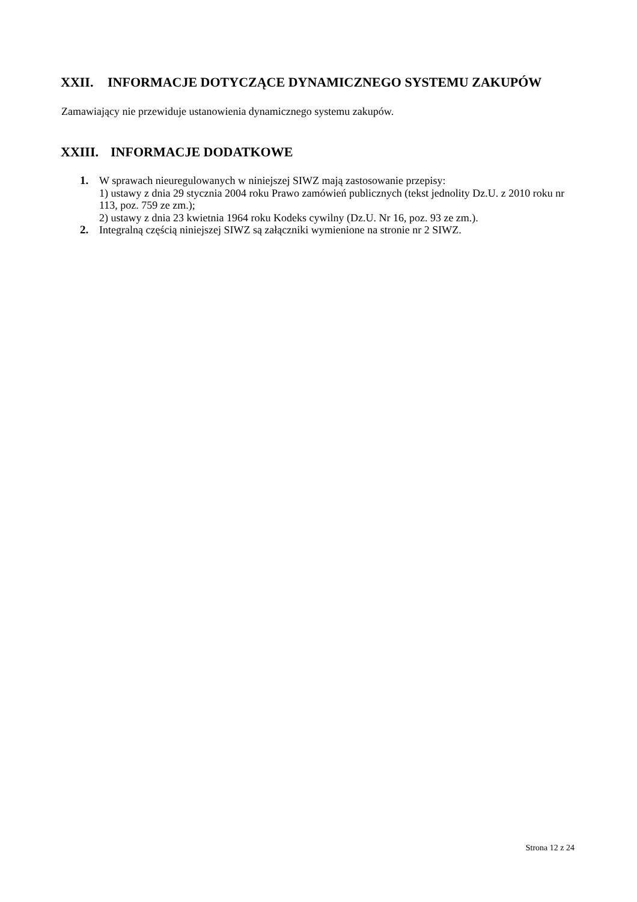XXII. INFORMACJE DOTYCZĄCE DYNAMICZNEGO SYSTEMU ZAKUPÓW
Zamawiający nie przewiduje ustanowienia dynamicznego systemu zakupów.
XXIII. INFORMACJE DODATKOWE
1. W sprawach nieuregulowanych w niniejszej SIWZ mają zastosowanie przepisy:
1) ustawy z dnia 29 stycznia 2004 roku Prawo zamówień publicznych (tekst jednolity Dz.U. z 2010 roku nr 113, poz. 759 ze zm.);
2) ustawy z dnia 23 kwietnia 1964 roku Kodeks cywilny (Dz.U. Nr 16, poz. 93 ze zm.).
2. Integralną częścią niniejszej SIWZ są załączniki wymienione na stronie nr 2 SIWZ.
Strona 12 z 24